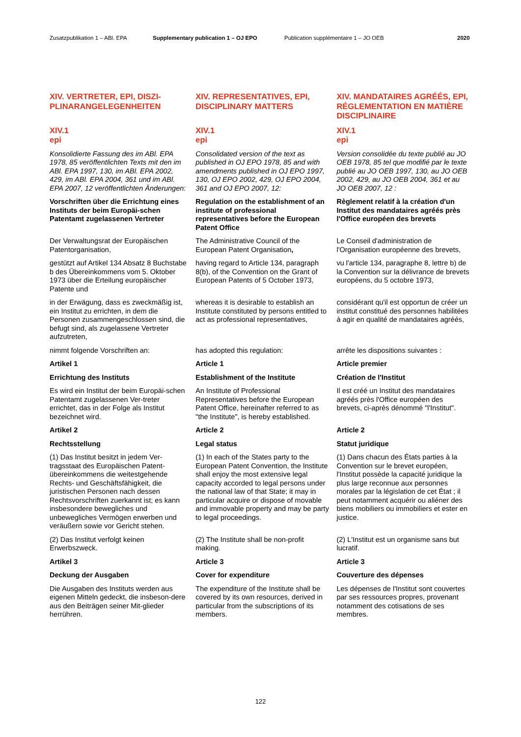Zusatzpublikation 1 – ABl. EPA Supplementary publication 1 – OJ EPO Publication supplémentaire 1 – JO OEB 2020
| XIV. VERTRETER, EPI, DISZI- PLINARANGELEGENHEITEN | XIV. REPRESENTATIVES, EPI, DISCIPLINARY MATTERS | XIV. MANDATAIRES AGRÉÉS, EPI, RÉGLEMENTATION EN MATIÈRE DISCIPLINAIRE |
| XIV.1 epi | XIV.1 epi | XIV.1 epi |
| Konsolidierte Fassung des im ABl. EPA 1978, 85 veröffentlichten Texts mit den im ABl. EPA 1997, 130, im ABl. EPA 2002, 429, im ABl. EPA 2004, 361 und im ABl. EPA 2007, 12 veröffentlichten Änderungen: | Consolidated version of the text as published in OJ EPO 1978, 85 and with amendments published in OJ EPO 1997, 130, OJ EPO 2002, 429, OJ EPO 2004, 361 and OJ EPO 2007, 12: | Version consolidée du texte publié au JO OEB 1978, 85 tel que modifié par le texte publié au JO OEB 1997, 130, au JO OEB 2002, 429, au JO OEB 2004, 361 et au JO OEB 2007, 12 : |
| Vorschriften über die Errichtung eines Instituts der beim Europäi-schen Patentamt zugelassenen Vertreter | Regulation on the establishment of an institute of professional representatives before the European Patent Office | Règlement relatif à la création d'un Institut des mandataires agréés près l'Office européen des brevets |
| Der Verwaltungsrat der Europäischen Patentorganisation, | The Administrative Council of the European Patent Organisation , | Le Conseil d'administration de l'Organisation européenne des brevets, |
| gestützt auf Artikel 134 Absatz 8 Buchstabe b des Übereinkommens vom 5. Oktober 1973 über die Erteilung europäischer Patente und | having regard to Article 134, paragraph 8(b), of the Convention on the Grant of European Patents of 5 October 1973, | vu l'article 134, paragraphe 8, lettre b) de la Convention sur la délivrance de brevets européens, du 5 octobre 1973, |
| in der Erwägung, dass es zweckmäßig ist, ein Institut zu errichten, in dem die Personen zusammengeschlossen sind, die befugt sind, als zugelassene Vertreter aufzutreten, | whereas it is desirable to establish an Institute constituted by persons entitled to act as professional representatives, | considérant qu'il est opportun de créer un institut constitué des personnes habilitées à agir en qualité de mandataires agréés, |
| nimmt folgende Vorschriften an: | has adopted this regulation: | arrête les dispositions suivantes : |
| Artikel 1 | Article 1 | Article premier |
| Errichtung des Instituts | Establishment of the Institute | Création de l'Institut |
| Es wird ein Institut der beim Europäi-schen Patentamt zugelassenen Ver-treter errichtet, das in der Folge als Institut bezeichnet wird. | An Institute of Professional Representatives before the European Patent Office, hereinafter referred to as "the Institute", is hereby established. | Il est créé un Institut des mandataires agréés près l'Office européen des brevets, ci-après dénommé "l'Institut". |
| Artikel 2 | Article 2 | Article 2 |
| Rechtsstellung | Legal status | Statut juridique |
| (1) Das Institut besitzt in jedem Ver-tragsstaat des Europäischen Patent-übereinkommens die weitestgehende Rechts- und Geschäftsfähigkeit, die juristischen Personen nach dessen Rechtsvorschriften zuerkannt ist; es kann insbesondere bewegliches und unbewegliches Vermögen erwerben und veräußern sowie vor Gericht stehen. | (1) In each of the States party to the European Patent Convention, the Institute shall enjoy the most extensive legal capacity accorded to legal persons under the national law of that State; it may in particular acquire or dispose of movable and immovable property and may be party to legal proceedings. | (1) Dans chacun des États parties à la Convention sur le brevet européen, l'Institut possède la capacité juridique la plus large reconnue aux personnes morales par la législation de cet État ; il peut notamment acquérir ou aliéner des biens mobiliers ou immobiliers et ester en justice. |
| (2) Das Institut verfolgt keinen Erwerbszweck. | (2) The Institute shall be non-profit making. | (2) L'Institut est un organisme sans but lucratif. |
| Artikel 3 | Article 3 | Article 3 |
| Deckung der Ausgaben | Cover for expenditure | Couverture des dépenses |
| Die Ausgaben des Instituts werden aus eigenen Mitteln gedeckt, die insbeson-dere aus den Beiträgen seiner Mit-glieder herrühren. | The expenditure of the Institute shall be covered by its own resources, derived in particular from the subscriptions of its members. | Les dépenses de l'Institut sont couvertes par ses ressources propres, provenant notamment des cotisations de ses membres. |
122